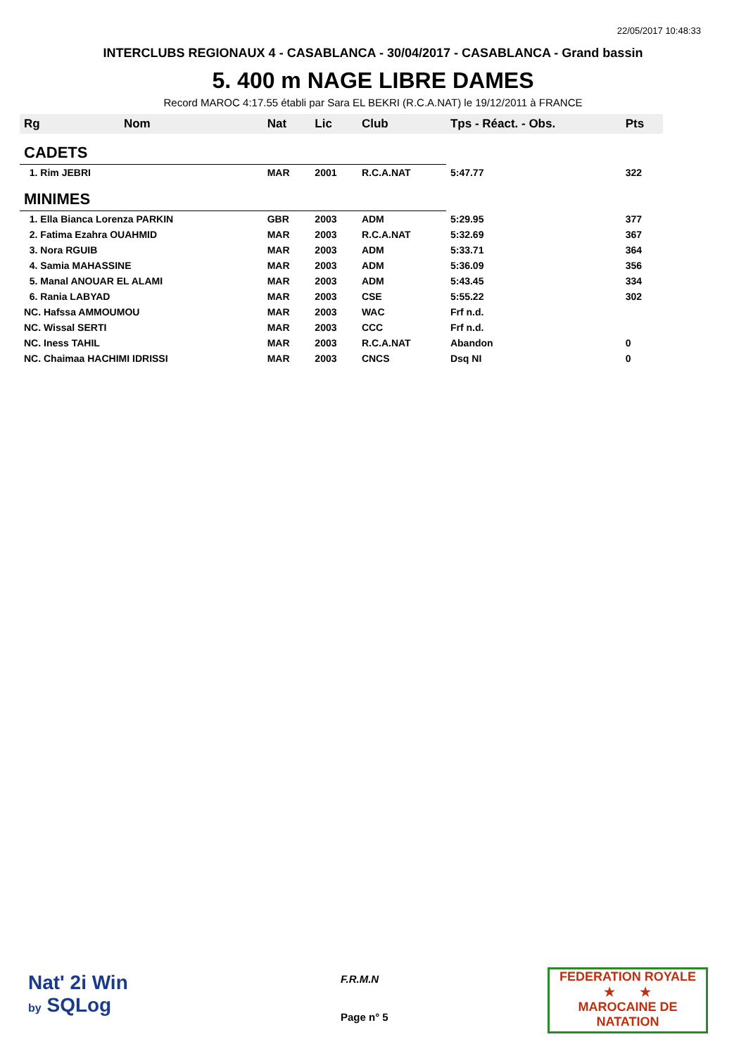22/05/2017 10:48:33
INTERCLUBS REGIONAUX 4 - CASABLANCA - 30/04/2017 - CASABLANCA - Grand bassin
5. 400 m NAGE LIBRE DAMES
Record MAROC 4:17.55 établi par Sara EL BEKRI (R.C.A.NAT) le 19/12/2011 à FRANCE
| Rg | Nom | Nat | Lic | Club | Tps - Réact. - Obs. | Pts |
| --- | --- | --- | --- | --- | --- | --- |
| CADETS | | | | | | |
| 1. Rim JEBRI | | MAR | 2001 | R.C.A.NAT | 5:47.77 | 322 |
| MINIMES | | | | | | |
| 1. Ella Bianca Lorenza PARKIN | | GBR | 2003 | ADM | 5:29.95 | 377 |
| 2. Fatima Ezahra OUAHMID | | MAR | 2003 | R.C.A.NAT | 5:32.69 | 367 |
| 3. Nora RGUIB | | MAR | 2003 | ADM | 5:33.71 | 364 |
| 4. Samia MAHASSINE | | MAR | 2003 | ADM | 5:36.09 | 356 |
| 5. Manal ANOUAR EL ALAMI | | MAR | 2003 | ADM | 5:43.45 | 334 |
| 6. Rania LABYAD | | MAR | 2003 | CSE | 5:55.22 | 302 |
| NC. Hafssa AMMOUMOU | | MAR | 2003 | WAC | Frf n.d. | |
| NC. Wissal SERTI | | MAR | 2003 | CCC | Frf n.d. | |
| NC. Iness TAHIL | | MAR | 2003 | R.C.A.NAT | Abandon | 0 |
| NC. Chaimaa HACHIMI IDRISSI | | MAR | 2003 | CNCS | Dsq NI | 0 |
Nat' 2i Win
by SQLog
F.R.M.N
Page n° 5
FEDERATION ROYALE
★ ★
MAROCAINE DE NATATION